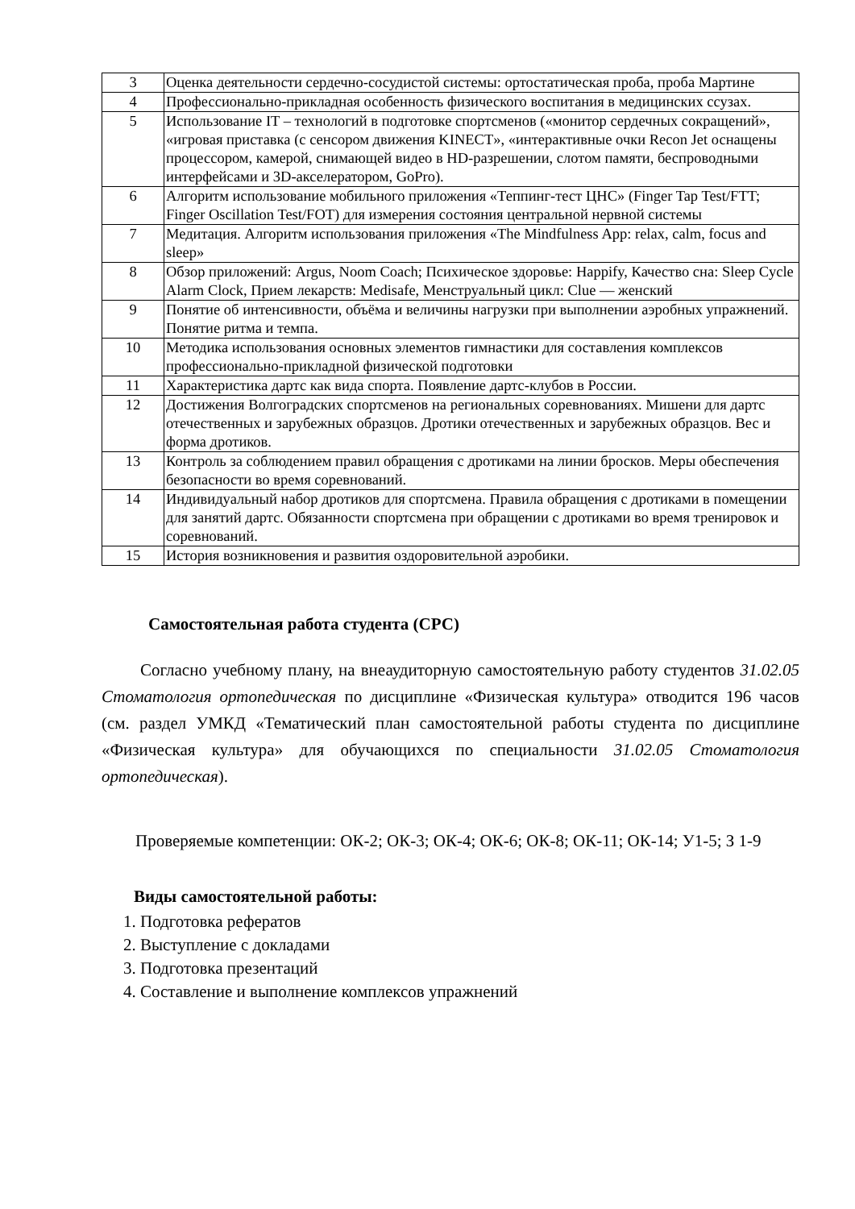| 3 | Оценка деятельности сердечно-сосудистой системы: ортостатическая проба, проба Мартине |
| 4 | Профессионально-прикладная особенность физического воспитания в медицинских ссузах. |
| 5 | Использование IT – технологий в подготовке спортсменов («монитор сердечных сокращений», «игровая приставка (с сенсором движения KINECT», «интерактивные очки Recon Jet оснащены процессором, камерой, снимающей видео в HD-разрешении, слотом памяти, беспроводными интерфейсами и 3D-акселератором, GoPro). |
| 6 | Алгоритм использование мобильного приложения «Теппинг-тест ЦНС» (Finger Tap Test/FTT; Finger Oscillation Test/FOT) для измерения состояния центральной нервной системы |
| 7 | Медитация. Алгоритм использования приложения «The Mindfulness App: relax, calm, focus and sleep» |
| 8 | Обзор приложений: Argus, Noom Coach; Психическое здоровье: Happify, Качество сна: Sleep Cycle Alarm Clock, Прием лекарств: Medisafe, Менструальный цикл: Clue — женский |
| 9 | Понятие об интенсивности, объёма и величины нагрузки при выполнении аэробных упражнений. Понятие ритма и темпа. |
| 10 | Методика использования основных элементов гимнастики для составления комплексов профессионально-прикладной физической подготовки |
| 11 | Характеристика дартс как вида спорта. Появление дартс-клубов в России. |
| 12 | Достижения Волгоградских спортсменов на региональных соревнованиях. Мишени для дартс отечественных и зарубежных образцов. Дротики отечественных и зарубежных образцов. Вес и форма дротиков. |
| 13 | Контроль за соблюдением правил обращения с дротиками на линии бросков. Меры обеспечения безопасности во время соревнований. |
| 14 | Индивидуальный набор дротиков для спортсмена. Правила обращения с дротиками в помещении для занятий дартс. Обязанности спортсмена при обращении с дротиками во время тренировок и соревнований. |
| 15 | История возникновения и развития оздоровительной аэробики. |
Самостоятельная работа студента (СРС)
Согласно учебному плану, на внеаудиторную самостоятельную работу студентов 31.02.05 Стоматология ортопедическая по дисциплине «Физическая культура» отводится 196 часов (см. раздел УМКД «Тематический план самостоятельной работы студента по дисциплине «Физическая культура» для обучающихся по специальности 31.02.05 Стоматология ортопедическая).
Проверяемые компетенции: ОК-2; ОК-3; ОК-4; ОК-6; ОК-8; ОК-11; ОК-14; У1-5; З 1-9
Виды самостоятельной работы:
1. Подготовка рефератов
2. Выступление с докладами
3. Подготовка презентаций
4. Составление и выполнение комплексов упражнений